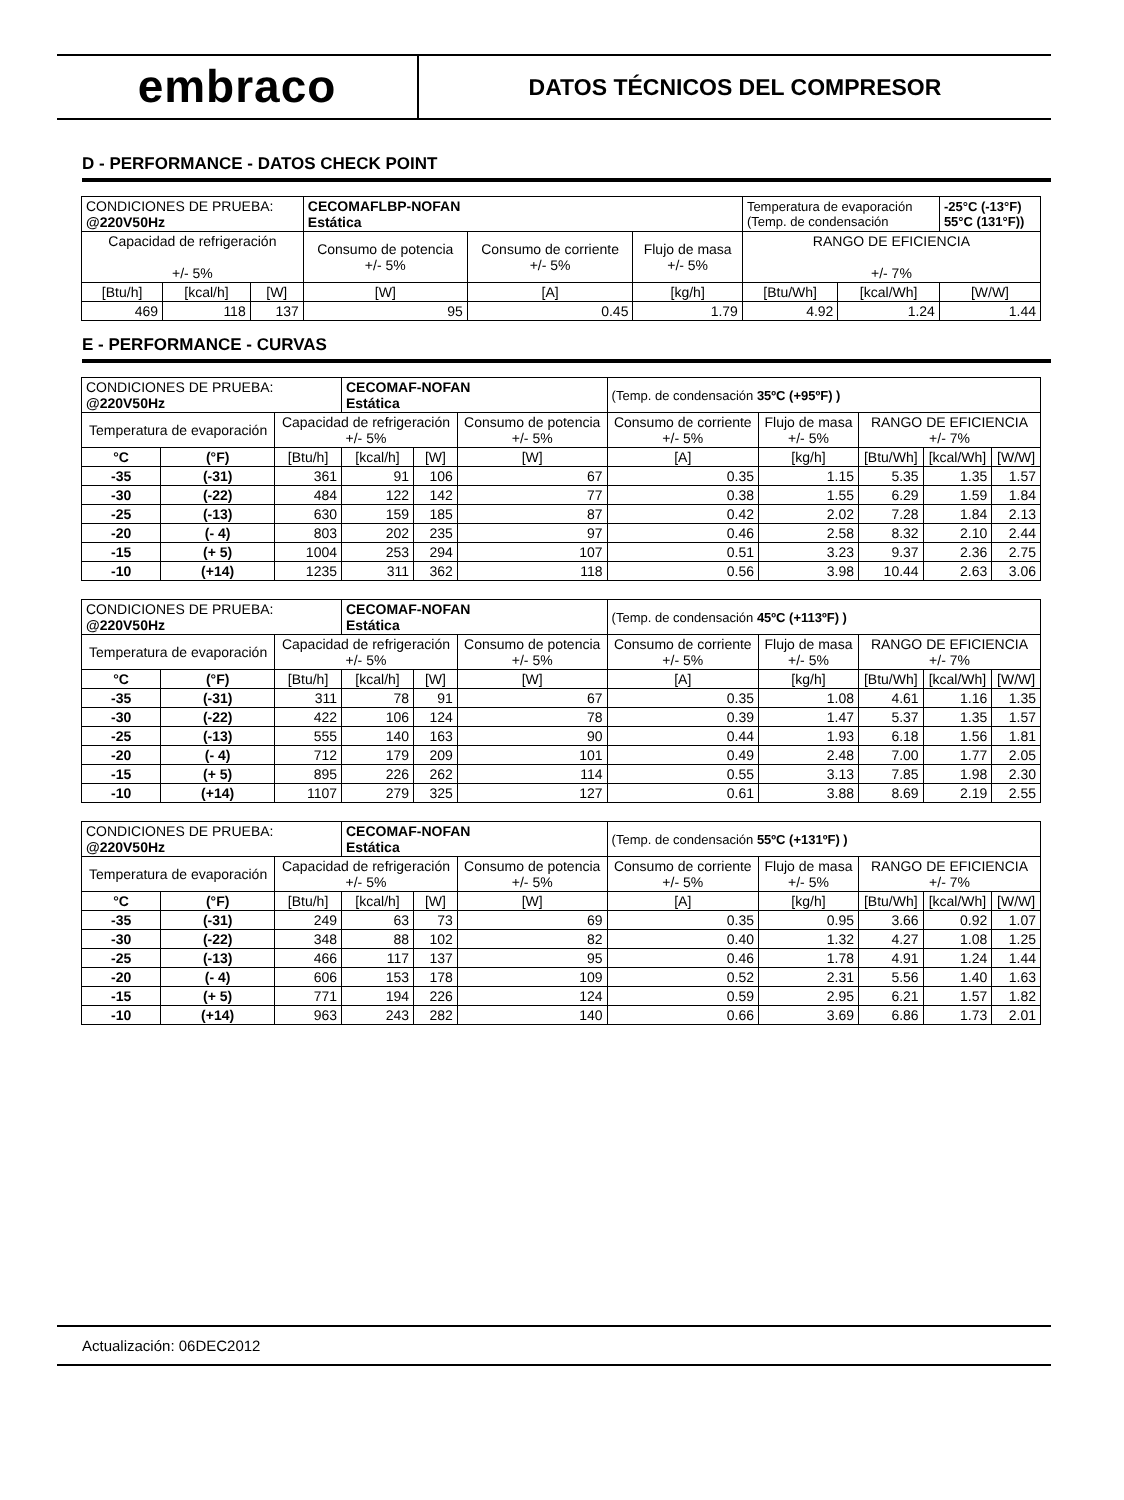embraco
DATOS TÉCNICOS DEL COMPRESOR
D - PERFORMANCE - DATOS CHECK POINT
| CONDICIONES DE PRUEBA: @220V50Hz | | | CECOMAFLBP-NOFAN Estática | | | Temperatura de evaporación (Temp. de condensación | | -25°C (-13°F) 55°C (131°F)) |
| Capacidad de refrigeración +/- 5% | | | Consumo de potencia +/- 5% | Consumo de corriente +/- 5% | Flujo de masa +/- 5% | RANGO DE EFICIENCIA +/- 7% | | |
| [Btu/h] | [kcal/h] | [W] | [W] | [A] | [kg/h] | [Btu/Wh] | [kcal/Wh] | [W/W] |
| 469 | 118 | 137 | 95 | 0.45 | 1.79 | 4.92 | 1.24 | 1.44 |
E - PERFORMANCE - CURVAS
| CONDICIONES DE PRUEBA: @220V50Hz | | | CECOMAF-NOFAN Estática | | | (Temp. de condensación 35ºC (+95ºF) ) | | | | |
| Temperatura de evaporación | | Capacidad de refrigeración +/- 5% | | | Consumo de potencia +/- 5% | Consumo de corriente +/- 5% | Flujo de masa +/- 5% | RANGO DE EFICIENCIA +/- 7% | | |
| °C | (°F) | [Btu/h] | [kcal/h] | [W] | [W] | [A] | [kg/h] | [Btu/Wh] | [kcal/Wh] | [W/W] |
| -35 | (-31) | 361 | 91 | 106 | 67 | 0.35 | 1.15 | 5.35 | 1.35 | 1.57 |
| -30 | (-22) | 484 | 122 | 142 | 77 | 0.38 | 1.55 | 6.29 | 1.59 | 1.84 |
| -25 | (-13) | 630 | 159 | 185 | 87 | 0.42 | 2.02 | 7.28 | 1.84 | 2.13 |
| -20 | (- 4) | 803 | 202 | 235 | 97 | 0.46 | 2.58 | 8.32 | 2.10 | 2.44 |
| -15 | (+ 5) | 1004 | 253 | 294 | 107 | 0.51 | 3.23 | 9.37 | 2.36 | 2.75 |
| -10 | (+14) | 1235 | 311 | 362 | 118 | 0.56 | 3.98 | 10.44 | 2.63 | 3.06 |
| CONDICIONES DE PRUEBA: @220V50Hz | | | CECOMAF-NOFAN Estática | | | (Temp. de condensación 45ºC (+113ºF) ) | | | | |
| Temperatura de evaporación | | Capacidad de refrigeración +/- 5% | | | Consumo de potencia +/- 5% | Consumo de corriente +/- 5% | Flujo de masa +/- 5% | RANGO DE EFICIENCIA +/- 7% | | |
| °C | (°F) | [Btu/h] | [kcal/h] | [W] | [W] | [A] | [kg/h] | [Btu/Wh] | [kcal/Wh] | [W/W] |
| -35 | (-31) | 311 | 78 | 91 | 67 | 0.35 | 1.08 | 4.61 | 1.16 | 1.35 |
| -30 | (-22) | 422 | 106 | 124 | 78 | 0.39 | 1.47 | 5.37 | 1.35 | 1.57 |
| -25 | (-13) | 555 | 140 | 163 | 90 | 0.44 | 1.93 | 6.18 | 1.56 | 1.81 |
| -20 | (- 4) | 712 | 179 | 209 | 101 | 0.49 | 2.48 | 7.00 | 1.77 | 2.05 |
| -15 | (+ 5) | 895 | 226 | 262 | 114 | 0.55 | 3.13 | 7.85 | 1.98 | 2.30 |
| -10 | (+14) | 1107 | 279 | 325 | 127 | 0.61 | 3.88 | 8.69 | 2.19 | 2.55 |
| CONDICIONES DE PRUEBA: @220V50Hz | | | CECOMAF-NOFAN Estática | | | (Temp. de condensación 55ºC (+131ºF) ) | | | | |
| Temperatura de evaporación | | Capacidad de refrigeración +/- 5% | | | Consumo de potencia +/- 5% | Consumo de corriente +/- 5% | Flujo de masa +/- 5% | RANGO DE EFICIENCIA +/- 7% | | |
| °C | (°F) | [Btu/h] | [kcal/h] | [W] | [W] | [A] | [kg/h] | [Btu/Wh] | [kcal/Wh] | [W/W] |
| -35 | (-31) | 249 | 63 | 73 | 69 | 0.35 | 0.95 | 3.66 | 0.92 | 1.07 |
| -30 | (-22) | 348 | 88 | 102 | 82 | 0.40 | 1.32 | 4.27 | 1.08 | 1.25 |
| -25 | (-13) | 466 | 117 | 137 | 95 | 0.46 | 1.78 | 4.91 | 1.24 | 1.44 |
| -20 | (- 4) | 606 | 153 | 178 | 109 | 0.52 | 2.31 | 5.56 | 1.40 | 1.63 |
| -15 | (+ 5) | 771 | 194 | 226 | 124 | 0.59 | 2.95 | 6.21 | 1.57 | 1.82 |
| -10 | (+14) | 963 | 243 | 282 | 140 | 0.66 | 3.69 | 6.86 | 1.73 | 2.01 |
Actualización: 06DEC2012